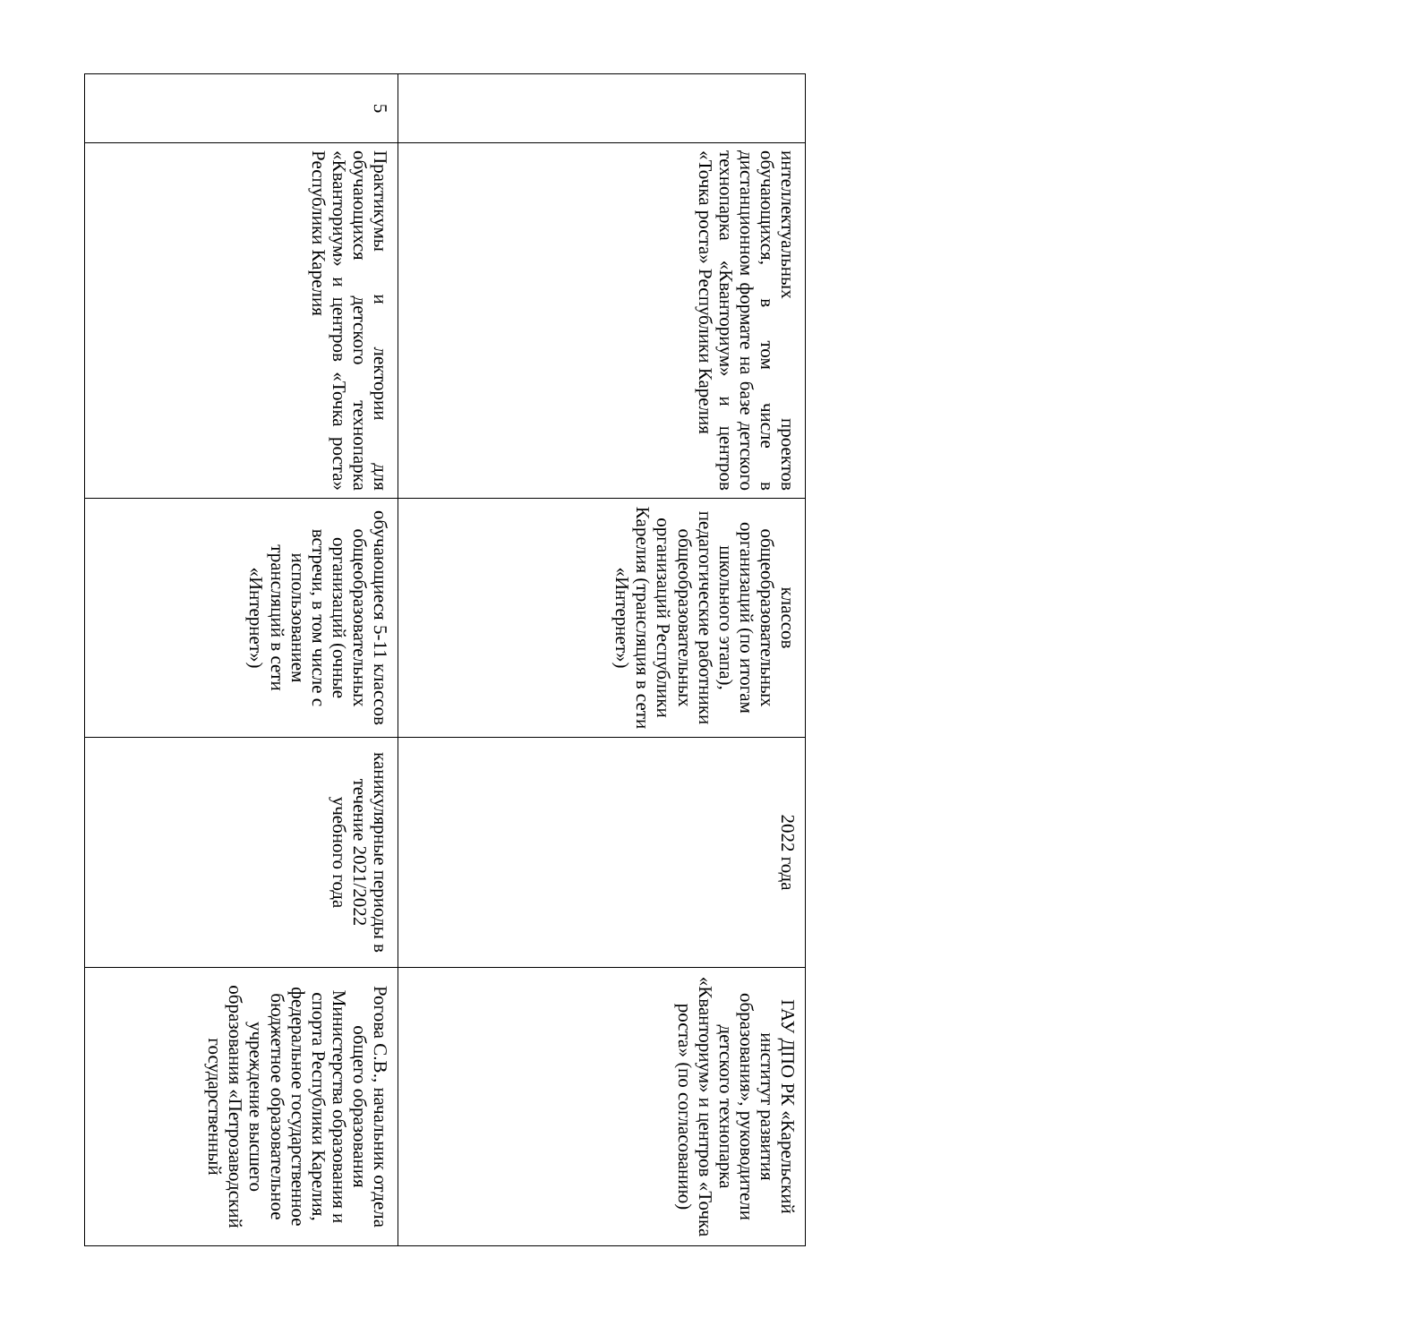| | интеллектуальных проектов обучающихся, в том числе в дистанционном формате на базе детского технопарка «Кванториум» и центров «Точка роста» Республики Карелия | классов общеобразовательных организаций (по итогам школьного этапа), педагогические работники общеобразовательных организаций Республики Карелия (трансляция в сети «Интернет») | 2022 года | ГАУ ДПО РК «Карельский институт развития образования», руководители детского технопарка «Кванториум» и центров «Точка роста» (по согласованию) |
| 5 | Практикумы и лектории для обучающихся детского технопарка «Кванториум» и центров «Точка роста» Республики Карелия | обучающиеся 5-11 классов общеобразовательных организаций (очные встречи, в том числе с использованием трансляций в сети «Интернет») | каникулярные периоды в течение 2021/2022 учебного года | Рогова С.В., начальник отдела общего образования Министерства образования и спорта Республики Карелия, федеральное государственное бюджетное образовательное учреждение высшего образования «Петрозаводский государственный |